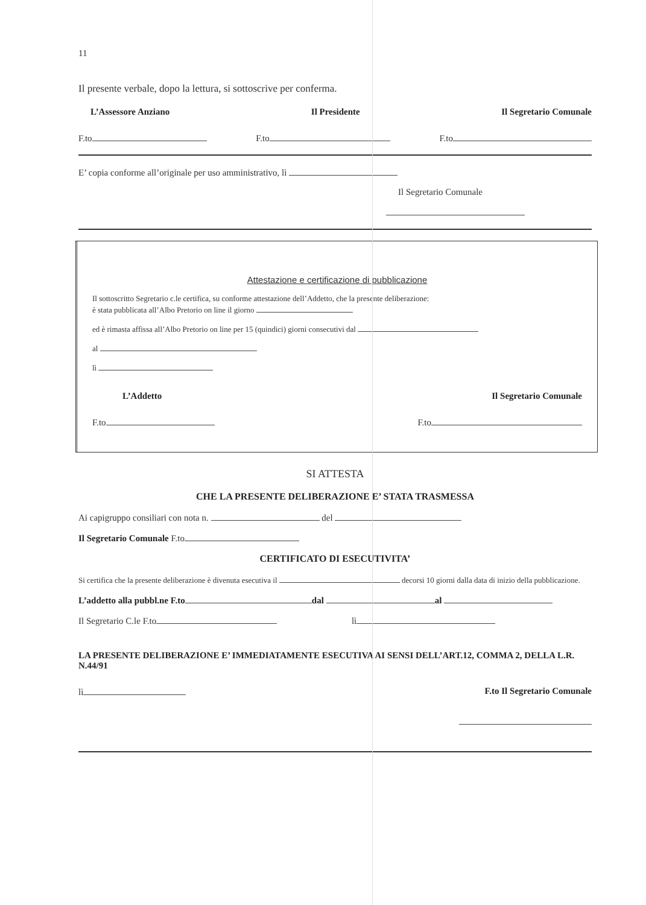11
Il presente verbale, dopo la lettura, si sottoscrive per conferma.
L’Assessore Anziano Il Presidente Il Segretario Comunale
F.to F.to F.to
E’ copia conforme all’originale per uso amministrativo, lì
Il Segretario Comunale
Attestazione e certificazione di pubblicazione
Il sottoscritto Segretario c.le certifica, su conforme attestazione dell’Addetto, che la presente deliberazione:
è stata pubblicata all’Albo Pretorio on line il giorno
ed è rimasta affissa all’Albo Pretorio on line per 15 (quindici) giorni consecutivi dal
al
lì
L’Addetto Il Segretario Comunale
F.to F.to
SI ATTESTA
CHE LA PRESENTE DELIBERAZIONE E’ STATA TRASMESSA
Ai capigruppo consiliari con nota n. del
Il Segretario Comunale F.to
CERTIFICATO DI ESECUTIVITA’
Si certifica che la presente deliberazione è divenuta esecutiva il decorsi 10 giorni dalla data di inizio della pubblicazione.
L’addetto alla pubbl.ne F.to dal al
Il Segretario C.le F.to lì
LA PRESENTE DELIBERAZIONE E’ IMMEDIATAMENTE ESECUTIVA AI SENSI DELL’ART.12, COMMA 2, DELLA L.R. N.44/91
lì F.to Il Segretario Comunale